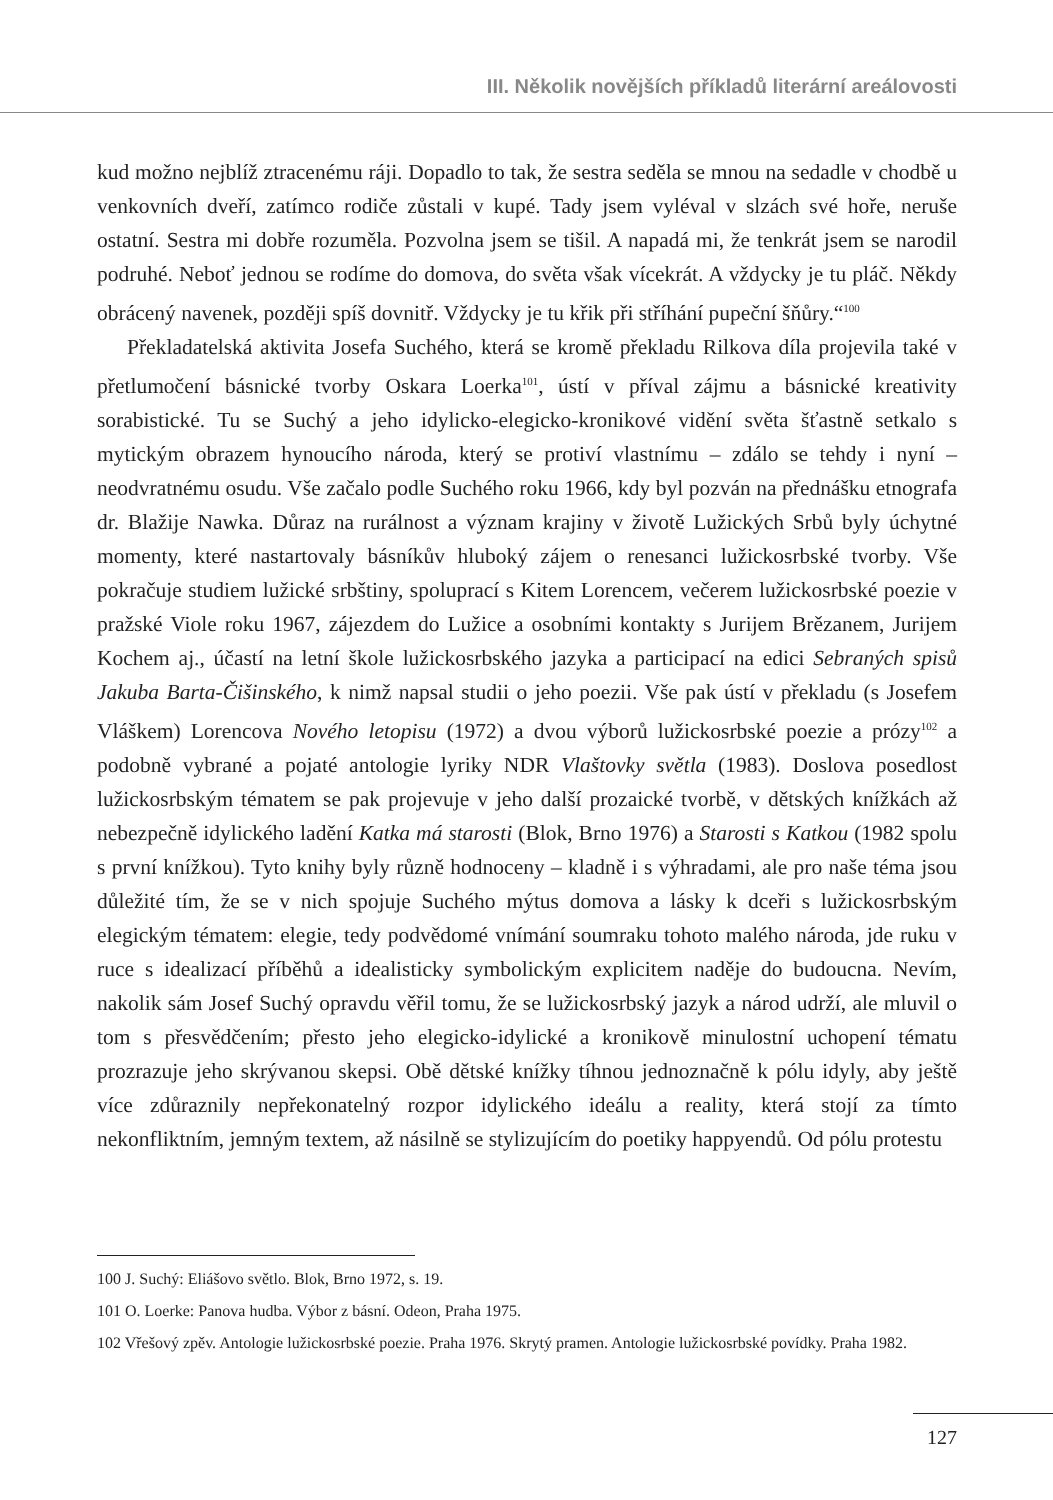III. Několik novějších příkladů literární areálovosti
kud možno nejblíž ztracenému ráji. Dopadlo to tak, že sestra seděla se mnou na sedadle v chodbě u venkovních dveří, zatímco rodiče zůstali v kupé. Tady jsem vyléval v slzách své hoře, neruše ostatní. Sestra mi dobře rozuměla. Pozvolna jsem se tišil. A napadá mi, že tenkrát jsem se narodil podruhé. Neboť jednou se rodíme do domova, do světa však vícekrát. A vždycky je tu pláč. Někdy obrácený navenek, později spíš dovnitř. Vždycky je tu křik při stříhání pupeční šňůry.“<sup>100</sup>
Překladatelská aktivita Josefa Suchého, která se kromě překladu Rilkova díla projevila také v přetlumočení básnické tvorby Oskara Loerka<sup>101</sup>, ústí v příval zájmu a básnické kreativity sorabistické. Tu se Suchý a jeho idylicko-elegicko-kronikové vidění světa šťastně setkalo s mytickým obrazem hynoucího národa, který se protiví vlastnímu – zdálo se tehdy i nyní – neodvratnému osudu. Vše začalo podle Suchého roku 1966, kdy byl pozván na přednášku etnografa dr. Blažije Nawka. Důraz na rurálnost a význam krajiny v životě Lužických Srbů byly úchytné momenty, které nastartovaly básníkův hluboký zájem o renesanci lužickosrbské tvorby. Vše pokračuje studiem lužické srbštiny, spoluprací s Kitem Lorencem, večerem lužickosrbské poezie v pražské Viole roku 1967, zájezdem do Lužice a osobními kontakty s Jurijem Brězanem, Jurijem Kochem aj., účastí na letní škole lužickosrbského jazyka a participací na edici Sebraných spisů Jakuba Barta-Čišinského, k nimž napsal studii o jeho poezii. Vše pak ústí v překladu (s Josefem Vláškem) Lorencova Nového letopisu (1972) a dvou výborů lužickosrbské poezie a prózy<sup>102</sup> a podobně vybrané a pojaté antologie lyriky NDR Vlaštovky světla (1983). Doslova posedlost lužickosrbským tématem se pak projevuje v jeho další prozaické tvorbě, v dětských knížkách až nebezpečně idylického ladění Katka má starosti (Blok, Brno 1976) a Starosti s Katkou (1982 spolu s první knížkou). Tyto knihy byly různě hodnoceny – kladně i s výhradami, ale pro naše téma jsou důležité tím, že se v nich spojuje Suchého mýtus domova a lásky k dceři s lužickosrbským elegickým tématem: elegie, tedy podvědomé vnímání soumraku tohoto malého národa, jde ruku v ruce s idealizací příběhů a idealisticky symbolickým explicitem naděje do budoucna. Nevím, nakolik sám Josef Suchý opravdu věřil tomu, že se lužickosrbský jazyk a národ udrží, ale mluvil o tom s přesvědčením; přesto jeho elegicko-idylické a kronikově minulostní uchopení tématu prozrazuje jeho skrývanou skepsi. Obě dětské knížky tíhnou jednoznačně k pólu idyly, aby ještě více zdůraznily nepřekonatelný rozpor idylického ideálu a reality, která stojí za tímto nekonfliktním, jemným textem, až násilně se stylizujícím do poetiky happyendů. Od pólu protestu
100 J. Suchý: Eliášovo světlo. Blok, Brno 1972, s. 19.
101 O. Loerke: Panova hudba. Výbor z básní. Odeon, Praha 1975.
102 Vřešový zpěv. Antologie lužickosrbské poezie. Praha 1976. Skrytý pramen. Antologie lužickosrbské povídky. Praha 1982.
127